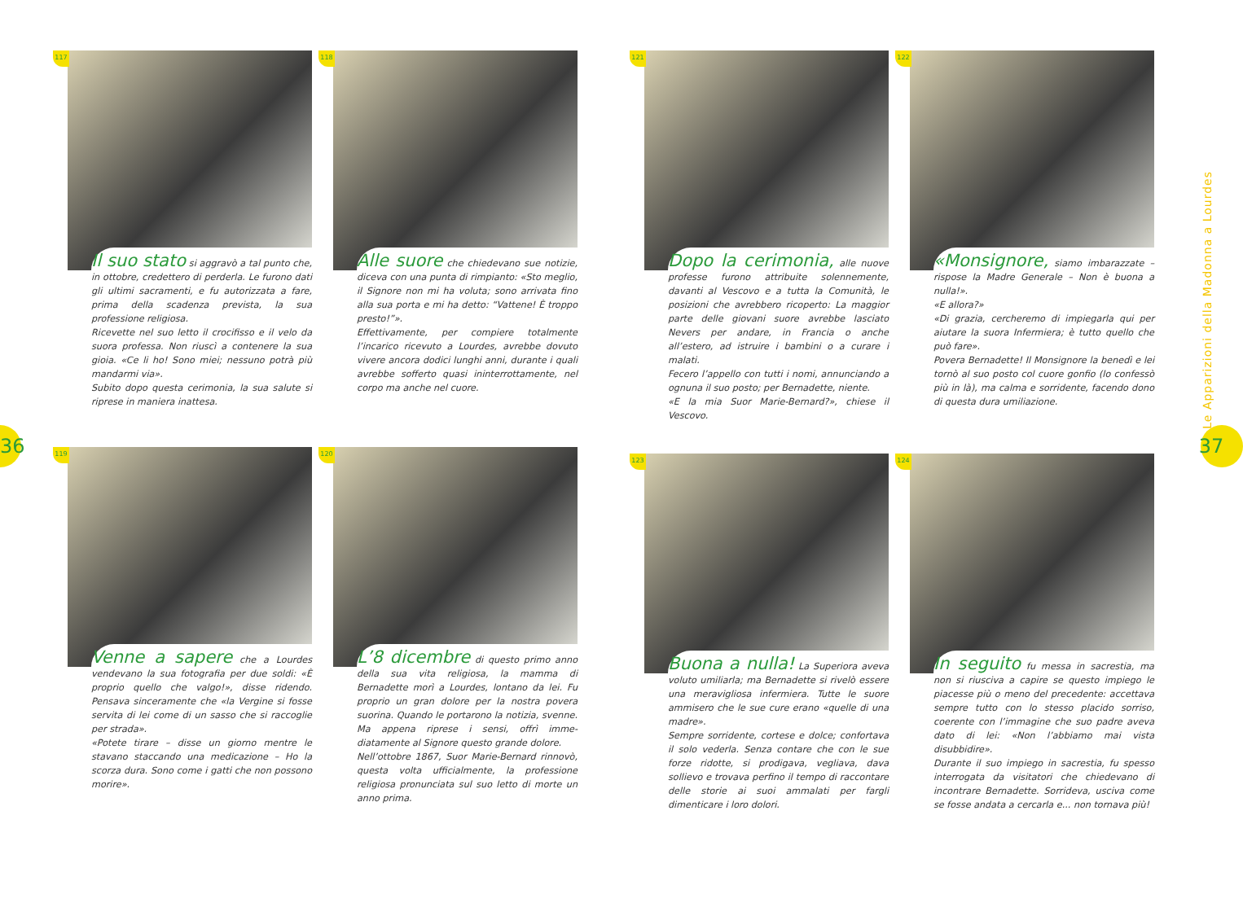117
Il suo stato si aggravò a tal punto che, in ottobre, credettero di perderla. Le furono dati gli ultimi sacramenti, e fu autorizzata a fare, prima della scadenza prevista, la sua professione religiosa.
Ricevette nel suo letto il crocifisso e il velo da suora professa. Non riuscì a contenere la sua gioia. «Ce li ho! Sono miei; nessuno potrà più mandarmi via».
Subito dopo questa cerimonia, la sua salute si riprese in maniera inattesa.
118
Alle suore che chiedevano sue notizie, diceva con una punta di rimpianto: «Sto meglio, il Signore non mi ha voluta; sono arrivata fino alla sua porta e mi ha detto: “Vattene! È troppo presto!”».
Effettivamente, per compiere totalmente l’incarico ricevuto a Lourdes, avrebbe dovuto vivere ancora dodici lunghi anni, durante i quali avrebbe sofferto quasi ininterrottamente, nel corpo ma anche nel cuore.
119
Venne a sapere che a Lourdes vendevano la sua fotografia per due soldi: «È proprio quello che valgo!», disse ridendo. Pensava sinceramente che «la Vergine si fosse servita di lei come di un sasso che si raccoglie per strada».
«Potete tirare – disse un giorno mentre le stavano staccando una medicazione – Ho la scorza dura. Sono come i gatti che non possono morire».
120
L’8 dicembre di questo primo anno della sua vita religiosa, la mamma di Bernadette morì a Lourdes, lontano da lei. Fu proprio un gran dolore per la nostra povera suorina. Quando le portarono la notizia, svenne. Ma appena riprese i sensi, offrì imme-diatamente al Signore questo grande dolore.
Nell’ottobre 1867, Suor Marie-Bernard rinnovò, questa volta ufficialmente, la professione religiosa pronunciata sul suo letto di morte un anno prima.
121
Dopo la cerimonia, alle nuove professe furono attribuite solennemente, davanti al Vescovo e a tutta la Comunità, le posizioni che avrebbero ricoperto: La maggior parte delle giovani suore avrebbe lasciato Nevers per andare, in Francia o anche all’estero, ad istruire i bambini o a curare i malati.
Fecero l’appello con tutti i nomi, annunciando a ognuna il suo posto; per Bernadette, niente.
«E la mia Suor Marie-Bernard?», chiese il Vescovo.
122
«Monsignore, siamo imbarazzate – rispose la Madre Generale – Non è buona a nulla!».
«E allora?»
«Di grazia, cercheremo di impiegarla qui per aiutare la suora Infermiera; è tutto quello che può fare».
Povera Bernadette! Il Monsignore la benedì e lei tornò al suo posto col cuore gonfio (lo confessò più in là), ma calma e sorridente, facendo dono di questa dura umiliazione.
123
Buona a nulla! La Superiora aveva voluto umiliarla; ma Bernadette si rivelò essere una meravigliosa infermiera. Tutte le suore ammisero che le sue cure erano «quelle di una madre».
Sempre sorridente, cortese e dolce; confortava il solo vederla. Senza contare che con le sue forze ridotte, si prodigava, vegliava, dava sollievo e trovava perfino il tempo di raccontare delle storie ai suoi ammalati per fargli dimenticare i loro dolori.
124
In seguito fu messa in sacrestia, ma non si riusciva a capire se questo impiego le piacesse più o meno del precedente: accettava sempre tutto con lo stesso placido sorriso, coerente con l’immagine che suo padre aveva dato di lei: «Non l’abbiamo mai vista disubbidire».
Durante il suo impiego in sacrestia, fu spesso interrogata da visitatori che chiedevano di incontrare Bernadette. Sorrideva, usciva come se fosse andata a cercarla e... non tornava più!
36
Le Apparizioni della Madonna a Lourdes
37